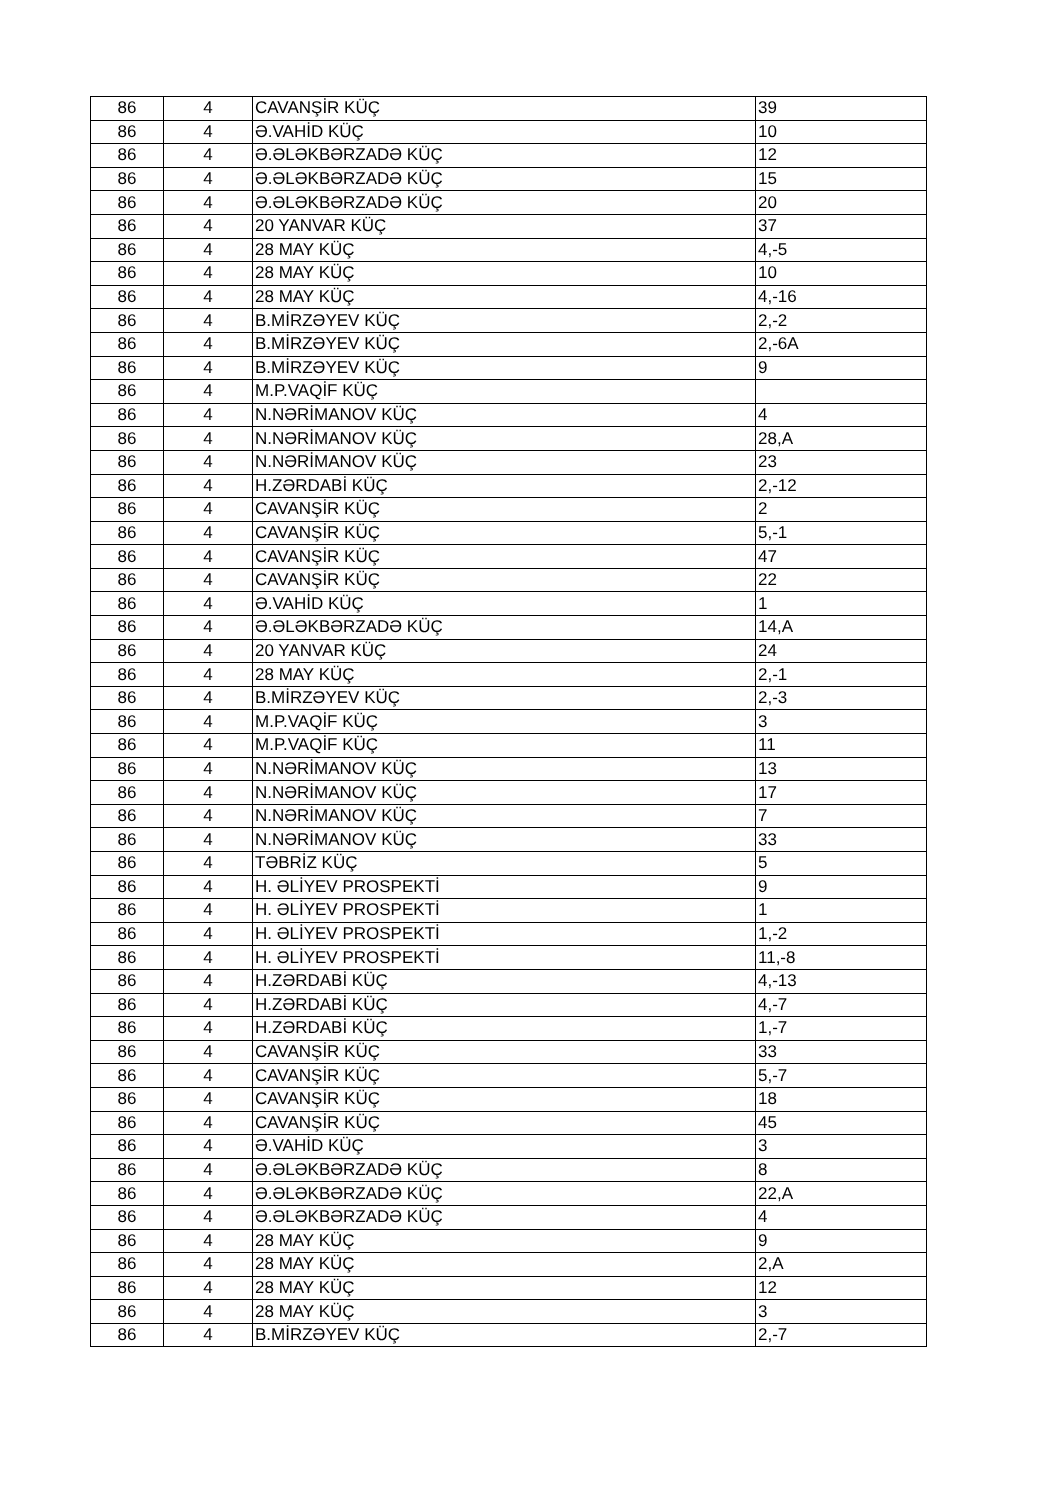| 86 | 4 | CAVANŞİR KÜÇ | 39 |
| 86 | 4 | Ə.VAHİD KÜÇ | 10 |
| 86 | 4 | Ə.ƏLƏKBƏRZADƏ KÜÇ | 12 |
| 86 | 4 | Ə.ƏLƏKBƏRZADƏ KÜÇ | 15 |
| 86 | 4 | Ə.ƏLƏKBƏRZADƏ KÜÇ | 20 |
| 86 | 4 | 20 YANVAR KÜÇ | 37 |
| 86 | 4 | 28 MAY KÜÇ | 4,-5 |
| 86 | 4 | 28 MAY KÜÇ | 10 |
| 86 | 4 | 28 MAY KÜÇ | 4,-16 |
| 86 | 4 | B.MİRZƏYEV KÜÇ | 2,-2 |
| 86 | 4 | B.MİRZƏYEV KÜÇ | 2,-6A |
| 86 | 4 | B.MİRZƏYEV KÜÇ | 9 |
| 86 | 4 | M.P.VAQİF KÜÇ | |
| 86 | 4 | N.NƏRİMANOV KÜÇ | 4 |
| 86 | 4 | N.NƏRİMANOV KÜÇ | 28,A |
| 86 | 4 | N.NƏRİMANOV KÜÇ | 23 |
| 86 | 4 | H.ZƏRDABİ KÜÇ | 2,-12 |
| 86 | 4 | CAVANŞİR KÜÇ | 2 |
| 86 | 4 | CAVANŞİR KÜÇ | 5,-1 |
| 86 | 4 | CAVANŞİR KÜÇ | 47 |
| 86 | 4 | CAVANŞİR KÜÇ | 22 |
| 86 | 4 | Ə.VAHİD KÜÇ | 1 |
| 86 | 4 | Ə.ƏLƏKBƏRZADƏ KÜÇ | 14,A |
| 86 | 4 | 20 YANVAR KÜÇ | 24 |
| 86 | 4 | 28 MAY KÜÇ | 2,-1 |
| 86 | 4 | B.MİRZƏYEV KÜÇ | 2,-3 |
| 86 | 4 | M.P.VAQİF KÜÇ | 3 |
| 86 | 4 | M.P.VAQİF KÜÇ | 11 |
| 86 | 4 | N.NƏRİMANOV KÜÇ | 13 |
| 86 | 4 | N.NƏRİMANOV KÜÇ | 17 |
| 86 | 4 | N.NƏRİMANOV KÜÇ | 7 |
| 86 | 4 | N.NƏRİMANOV KÜÇ | 33 |
| 86 | 4 | TƏBRİZ KÜÇ | 5 |
| 86 | 4 | H. ƏLİYEV PROSPEKTİ | 9 |
| 86 | 4 | H. ƏLİYEV PROSPEKTİ | 1 |
| 86 | 4 | H. ƏLİYEV PROSPEKTİ | 1,-2 |
| 86 | 4 | H. ƏLİYEV PROSPEKTİ | 11,-8 |
| 86 | 4 | H.ZƏRDABİ KÜÇ | 4,-13 |
| 86 | 4 | H.ZƏRDABİ KÜÇ | 4,-7 |
| 86 | 4 | H.ZƏRDABİ KÜÇ | 1,-7 |
| 86 | 4 | CAVANŞİR KÜÇ | 33 |
| 86 | 4 | CAVANŞİR KÜÇ | 5,-7 |
| 86 | 4 | CAVANŞİR KÜÇ | 18 |
| 86 | 4 | CAVANŞİR KÜÇ | 45 |
| 86 | 4 | Ə.VAHİD KÜÇ | 3 |
| 86 | 4 | Ə.ƏLƏKBƏRZADƏ KÜÇ | 8 |
| 86 | 4 | Ə.ƏLƏKBƏRZADƏ KÜÇ | 22,A |
| 86 | 4 | Ə.ƏLƏKBƏRZADƏ KÜÇ | 4 |
| 86 | 4 | 28 MAY KÜÇ | 9 |
| 86 | 4 | 28 MAY KÜÇ | 2,A |
| 86 | 4 | 28 MAY KÜÇ | 12 |
| 86 | 4 | 28 MAY KÜÇ | 3 |
| 86 | 4 | B.MİRZƏYEV KÜÇ | 2,-7 |